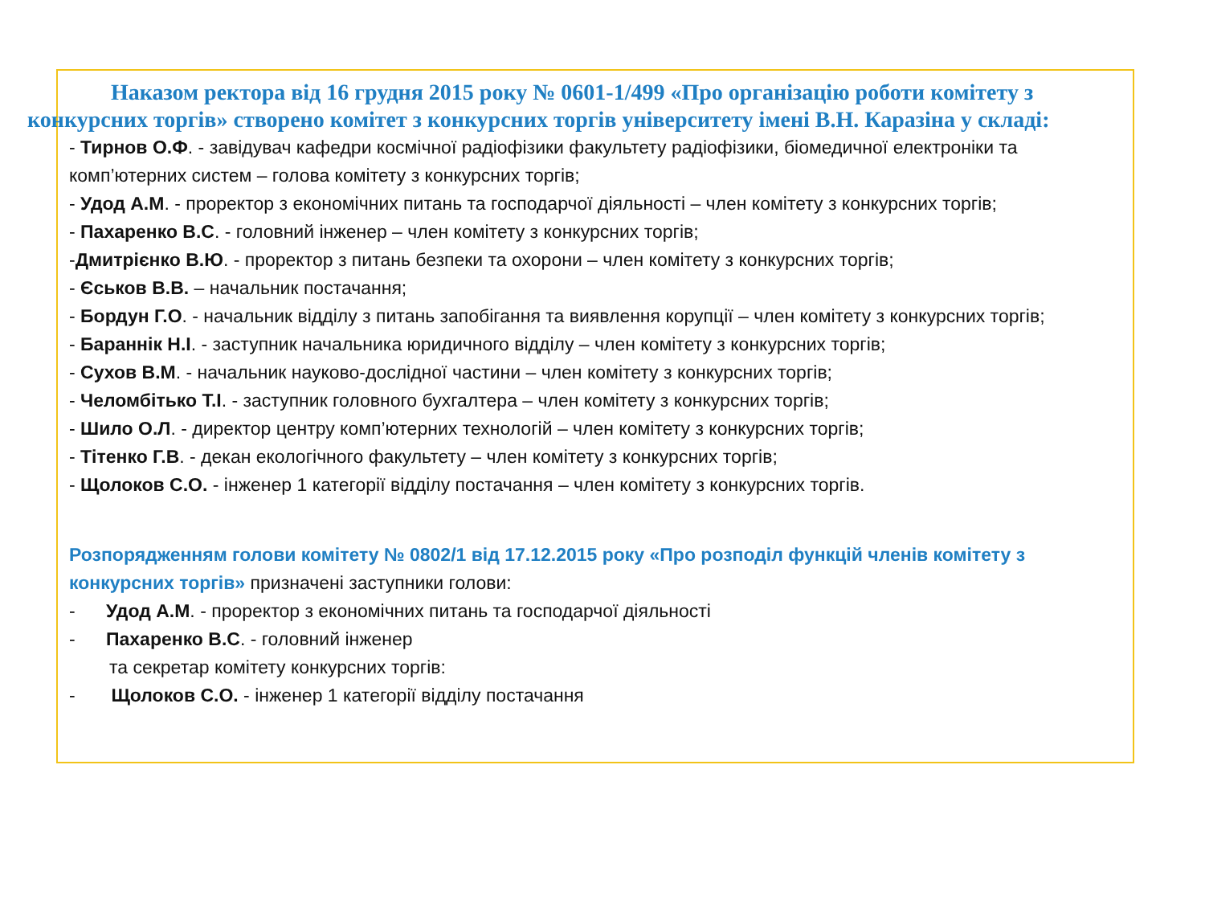Наказом ректора від 16 грудня 2015 року № 0601-1/499 «Про організацію роботи комітету з
конкурсних торгів» створено комітет з конкурсних торгів університету імені В.Н. Каразіна у складі:
- Тирнов О.Ф. - завідувач кафедри космічної радіофізики факультету радіофізики, біомедичної електроніки та комп’ютерних систем – голова комітету з конкурсних торгів;
- Удод А.М. - проректор з економічних питань та господарчої діяльності – член комітету з конкурсних торгів;
- Пахаренко В.С. - головний інженер – член комітету з конкурсних торгів;
-Дмитрієнко В.Ю. - проректор з питань безпеки та охорони – член комітету з конкурсних торгів;
- Єськов В.В. – начальник постачання;
- Бордун Г.О. - начальник відділу з питань запобігання та виявлення корупції – член комітету з конкурсних торгів;
- Бараннік Н.І. - заступник начальника юридичного відділу – член комітету з конкурсних торгів;
- Сухов В.М. - начальник науково-дослідної частини – член комітету з конкурсних торгів;
- Челомбітько Т.І. - заступник головного бухгалтера – член комітету з конкурсних торгів;
- Шило О.Л. - директор центру комп’ютерних технологій – член комітету з конкурсних торгів;
- Тітенко Г.В. - декан екологічного факультету – член комітету з конкурсних торгів;
- Щолоков С.О. - інженер 1 категорії відділу постачання – член комітету з конкурсних торгів.
Розпорядженням голови комітету № 0802/1 від 17.12.2015 року «Про розподіл функцій членів комітету з конкурсних торгів» призначені заступники голови:
- Удод А.М. - проректор з економічних питань та господарчої діяльності
- Пахаренко В.С. - головний інженер
та секретар комітету конкурсних торгів:
- Щолоков С.О. - інженер 1 категорії відділу постачання